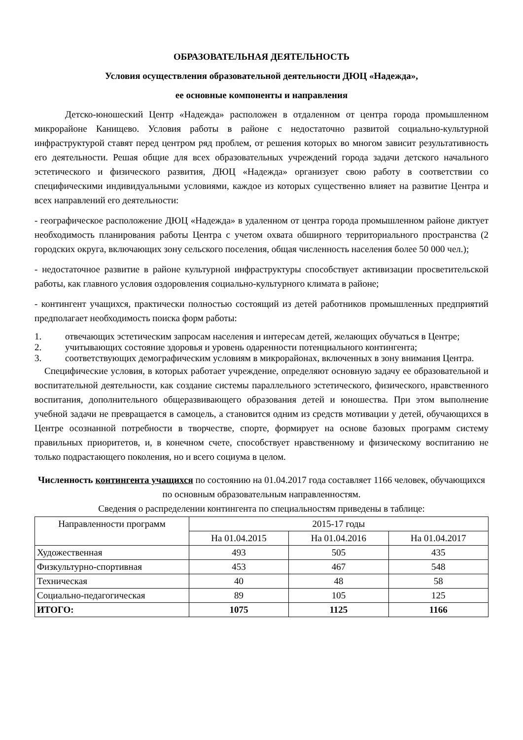ОБРАЗОВАТЕЛЬНАЯ ДЕЯТЕЛЬНОСТЬ
Условия осуществления образовательной деятельности ДЮЦ «Надежда»,
ее основные компоненты и направления
Детско-юношеский Центр «Надежда» расположен в отдаленном от центра города промышленном микрорайоне Канищево. Условия работы в районе с недостаточно развитой социально-культурной инфраструктурой ставят перед центром ряд проблем, от решения которых во многом зависит результативность его деятельности. Решая общие для всех образовательных учреждений города задачи детского начального эстетического и физического развития, ДЮЦ «Надежда» организует свою работу в соответствии со специфическими индивидуальными условиями, каждое из которых существенно влияет на развитие Центра и всех направлений его деятельности:
- географическое расположение ДЮЦ «Надежда» в удаленном от центра города промышленном районе диктует необходимость планирования работы Центра с учетом охвата обширного территориального пространства (2 городских округа, включающих зону сельского поселения, общая численность населения более 50 000 чел.);
- недостаточное развитие в районе культурной инфраструктуры способствует активизации просветительской работы, как главного условия оздоровления социально-культурного климата в районе;
- контингент учащихся, практически полностью состоящий из детей работников промышленных предприятий предполагает необходимость поиска форм работы:
1. отвечающих эстетическим запросам населения и интересам детей, желающих обучаться в Центре;
2. учитывающих состояние здоровья и уровень одаренности потенциального контингента;
3. соответствующих демографическим условиям в микрорайонах, включенных в зону внимания Центра.
Специфические условия, в которых работает учреждение, определяют основную задачу ее образовательной и воспитательной деятельности, как создание системы параллельного эстетического, физического, нравственного воспитания, дополнительного общеразвивающего образования детей и юношества. При этом выполнение учебной задачи не превращается в самоцель, а становится одним из средств мотивации у детей, обучающихся в Центре осознанной потребности в творчестве, спорте, формирует на основе базовых программ систему правильных приоритетов, и, в конечном счете, способствует нравственному и физическому воспитанию не только подрастающего поколения, но и всего социума в целом.
Численность контингента учащихся по состоянию на 01.04.2017 года составляет 1166 человек, обучающихся по основным образовательным направленностям.
Сведения о распределении контингента по специальностям приведены в таблице:
| Направленности программ | 2015-17 годы | | |
| --- | --- | --- | --- |
| | На 01.04.2015 | На 01.04.2016 | На 01.04.2017 |
| Художественная | 493 | 505 | 435 |
| Физкультурно-спортивная | 453 | 467 | 548 |
| Техническая | 40 | 48 | 58 |
| Социально-педагогическая | 89 | 105 | 125 |
| ИТОГО: | 1075 | 1125 | 1166 |